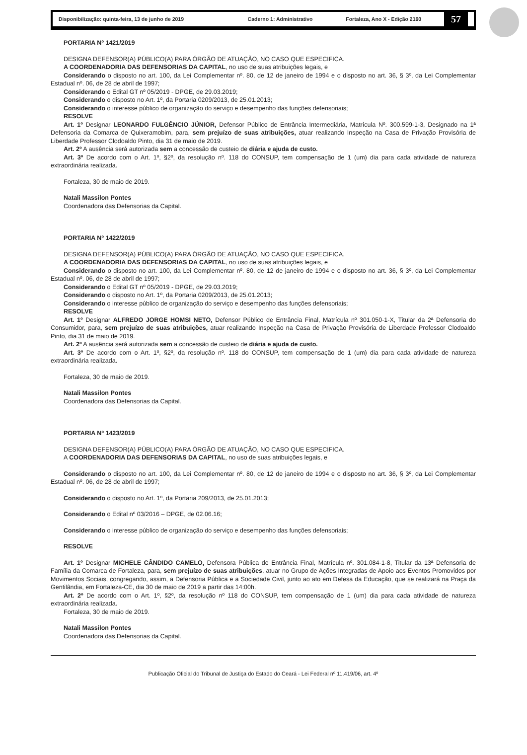Disponibilização: quinta-feira, 13 de junho de 2019 Caderno 1: Administrativo Fortaleza, Ano X - Edição 2160 57
PORTARIA Nº 1421/2019
DESIGNA DEFENSOR(A) PÚBLICO(A) PARA ÓRGÃO DE ATUAÇÃO, NO CASO QUE ESPECIFICA.
A COORDENADORIA DAS DEFENSORIAS DA CAPITAL, no uso de suas atribuições legais, e
Considerando o disposto no art. 100, da Lei Complementar nº. 80, de 12 de janeiro de 1994 e o disposto no art. 36, § 3º, da Lei Complementar Estadual nº. 06, de 28 de abril de 1997;
Considerando o Edital GT nº 05/2019 - DPGE, de 29.03.2019;
Considerando o disposto no Art. 1º, da Portaria 0209/2013, de 25.01.2013;
Considerando o interesse público de organização do serviço e desempenho das funções defensoriais;
RESOLVE
Art. 1º Designar LEONARDO FULGÊNCIO JÚNIOR, Defensor Público de Entrância Intermediária, Matrícula Nº. 300.599-1-3, Designado na 1ª Defensoria da Comarca de Quixeramobim, para, sem prejuízo de suas atribuições, atuar realizando Inspeção na Casa de Privação Provisória de Liberdade Professor Clodoaldo Pinto, dia 31 de maio de 2019.
Art. 2º A ausência será autorizada sem a concessão de custeio de diária e ajuda de custo.
Art. 3º De acordo com o Art. 1º, §2º, da resolução nº. 118 do CONSUP, tem compensação de 1 (um) dia para cada atividade de natureza extraordinária realizada.
Fortaleza, 30 de maio de 2019.
Natali Massilon Pontes
Coordenadora das Defensorias da Capital.
PORTARIA Nº 1422/2019
DESIGNA DEFENSOR(A) PÚBLICO(A) PARA ÓRGÃO DE ATUAÇÃO, NO CASO QUE ESPECIFICA.
A COORDENADORIA DAS DEFENSORIAS DA CAPITAL, no uso de suas atribuições legais, e
Considerando o disposto no art. 100, da Lei Complementar nº. 80, de 12 de janeiro de 1994 e o disposto no art. 36, § 3º, da Lei Complementar Estadual nº. 06, de 28 de abril de 1997;
Considerando o Edital GT nº 05/2019 - DPGE, de 29.03.2019;
Considerando o disposto no Art. 1º, da Portaria 0209/2013, de 25.01.2013;
Considerando o interesse público de organização do serviço e desempenho das funções defensoriais;
RESOLVE
Art. 1º Designar ALFREDO JORGE HOMSI NETO, Defensor Público de Entrância Final, Matrícula nº 301.050-1-X, Titular da 2ª Defensoria do Consumidor, para, sem prejuízo de suas atribuições, atuar realizando Inspeção na Casa de Privação Provisória de Liberdade Professor Clodoaldo Pinto, dia 31 de maio de 2019.
Art. 2º A ausência será autorizada sem a concessão de custeio de diária e ajuda de custo.
Art. 3º De acordo com o Art. 1º, §2º, da resolução nº. 118 do CONSUP, tem compensação de 1 (um) dia para cada atividade de natureza extraordinária realizada.
Fortaleza, 30 de maio de 2019.
Natali Massilon Pontes
Coordenadora das Defensorias da Capital.
PORTARIA Nº 1423/2019
DESIGNA DEFENSOR(A) PÚBLICO(A) PARA ÓRGÃO DE ATUAÇÃO, NO CASO QUE ESPECIFICA.
A COORDENADORIA DAS DEFENSORIAS DA CAPITAL, no uso de suas atribuições legais, e
Considerando o disposto no art. 100, da Lei Complementar nº. 80, de 12 de janeiro de 1994 e o disposto no art. 36, § 3º, da Lei Complementar Estadual nº. 06, de 28 de abril de 1997;
Considerando o disposto no Art. 1º, da Portaria 209/2013, de 25.01.2013;
Considerando o Edital nº 03/2016 – DPGE, de 02.06.16;
Considerando o interesse público de organização do serviço e desempenho das funções defensoriais;
RESOLVE
Art. 1º Designar MICHELE CÂNDIDO CAMELO, Defensora Pública de Entrância Final, Matrícula nº. 301.084-1-8, Titular da 13ª Defensoria de Família da Comarca de Fortaleza, para, sem prejuízo de suas atribuições, atuar no Grupo de Ações Integradas de Apoio aos Eventos Promovidos por Movimentos Sociais, congregando, assim, a Defensoria Pública e a Sociedade Civil, junto ao ato em Defesa da Educação, que se realizará na Praça da Gentilândia, em Fortaleza-CE, dia 30 de maio de 2019 a partir das 14:00h.
Art. 2º De acordo com o Art. 1º, §2º, da resolução nº 118 do CONSUP, tem compensação de 1 (um) dia para cada atividade de natureza extraordinária realizada.
Fortaleza, 30 de maio de 2019.
Natali Massilon Pontes
Coordenadora das Defensorias da Capital.
Publicação Oficial do Tribunal de Justiça do Estado do Ceará - Lei Federal nº 11.419/06, art. 4º